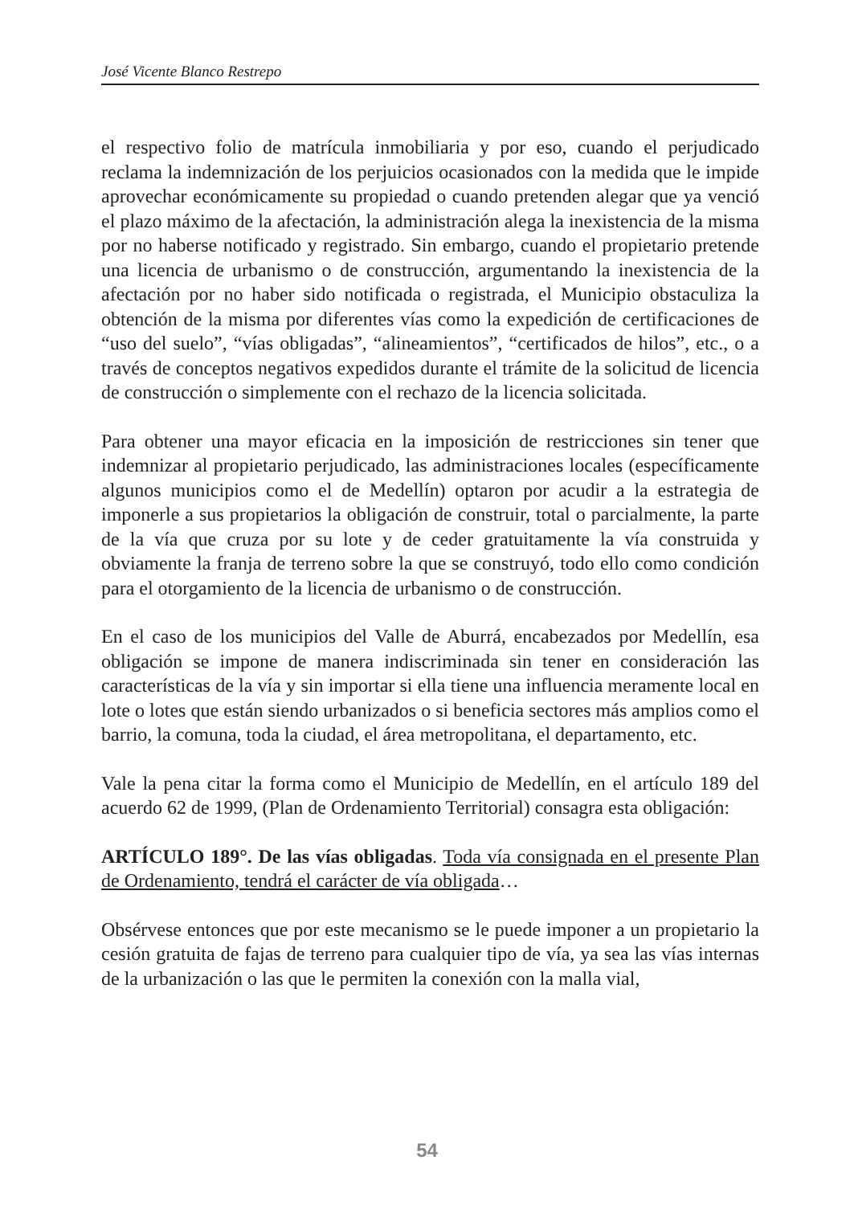José Vicente Blanco Restrepo
el respectivo folio de matrícula inmobiliaria y por eso, cuando el perjudicado reclama la indemnización de los perjuicios ocasionados con la medida que le impide aprovechar económicamente su propiedad o cuando pretenden alegar que ya venció el plazo máximo de la afectación, la administración alega la inexistencia de la misma por no haberse notificado y registrado. Sin embargo, cuando el propietario pretende una licencia de urbanismo o de construcción, argumentando la inexistencia de la afectación por no haber sido notificada o registrada, el Municipio obstaculiza la obtención de la misma por diferentes vías como la expedición de certificaciones de “uso del suelo”, “vías obligadas”, “alineamientos”, “certificados de hilos”, etc., o a través de conceptos negativos expedidos durante el trámite de la solicitud de licencia de construcción o simplemente con el rechazo de la licencia solicitada.
Para obtener una mayor eficacia en la imposición de restricciones sin tener que indemnizar al propietario perjudicado, las administraciones locales (específicamente algunos municipios como el de Medellín) optaron por acudir a la estrategia de imponerle a sus propietarios la obligación de construir, total o parcialmente, la parte de la vía que cruza por su lote y de ceder gratuitamente la vía construida y obviamente la franja de terreno sobre la que se construyó, todo ello como condición para el otorgamiento de la licencia de urbanismo o de construcción.
En el caso de los municipios del Valle de Aburrá, encabezados por Medellín, esa obligación se impone de manera indiscriminada sin tener en consideración las características de la vía y sin importar si ella tiene una influencia meramente local en lote o lotes que están siendo urbanizados o si beneficia sectores más amplios como el barrio, la comuna, toda la ciudad, el área metropolitana, el departamento, etc.
Vale la pena citar la forma como el Municipio de Medellín, en el artículo 189 del acuerdo 62 de 1999, (Plan de Ordenamiento Territorial) consagra esta obligación:
ARTÍCULO 189°. De las vías obligadas. Toda vía consignada en el presente Plan de Ordenamiento, tendrá el carácter de vía obligada…
Obsérvese entonces que por este mecanismo se le puede imponer a un propietario la cesión gratuita de fajas de terreno para cualquier tipo de vía, ya sea las vías internas de la urbanización o las que le permiten la conexión con la malla vial,
54